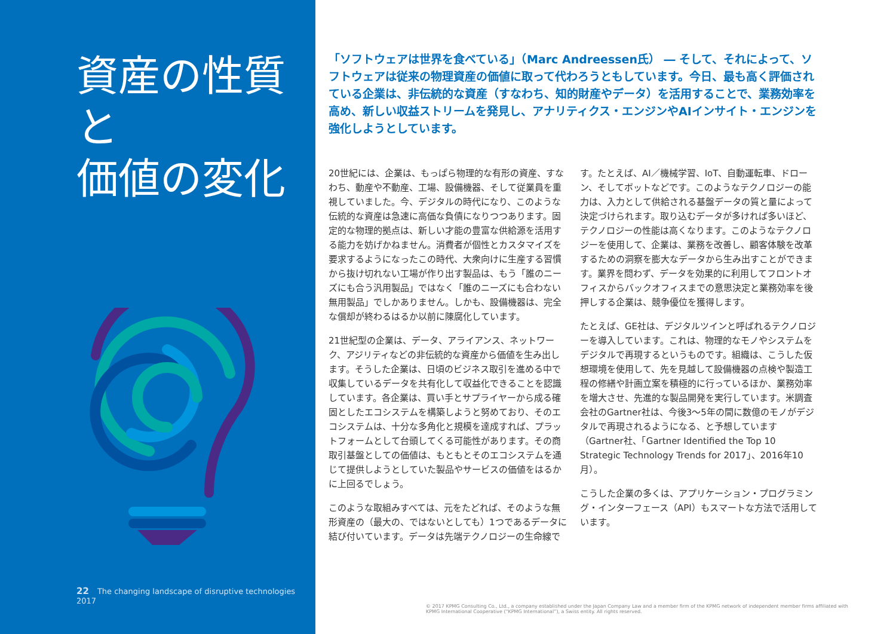資産の性質と
価値の変化
22 The changing landscape of disruptive technologies 2017
「ソフトウェアは世界を食べている」（Marc Andreessen氏） ― そして、それによって、ソフトウェアは従来の物理資産の価値に取って代わろうともしています。今日、最も高く評価されている企業は、非伝統的な資産（すなわち、知的財産やデータ）を活用することで、業務効率を高め、新しい収益ストリームを発見し、アナリティクス・エンジンやAIインサイト・エンジンを強化しようとしています。
20世紀には、企業は、もっぱら物理的な有形の資産、すなわち、動産や不動産、工場、設備機器、そして従業員を重視していました。今、デジタルの時代になり、このような伝統的な資産は急速に高価な負債になりつつあります。固定的な物理的拠点は、新しい才能の豊富な供給源を活用する能力を妨げかねません。消費者が個性とカスタマイズを要求するようになったこの時代、大衆向けに生産する習慣から抜け切れない工場が作り出す製品は、もう「誰のニーズにも合う汎用製品」ではなく「誰のニーズにも合わない無用製品」でしかありません。しかも、設備機器は、完全な償却が終わるはるか以前に陳腐化しています。
21世紀型の企業は、データ、アライアンス、ネットワーク、アジリティなどの非伝統的な資産から価値を生み出します。そうした企業は、日頃のビジネス取引を進める中で収集しているデータを共有化して収益化できることを認識しています。各企業は、買い手とサプライヤーから成る確固としたエコシステムを構築しようと努めており、そのエコシステムは、十分な多角化と規模を達成すれば、プラットフォームとして台頭してくる可能性があります。その商取引基盤としての価値は、もともとそのエコシステムを通じて提供しようとしていた製品やサービスの価値をはるかに上回るでしょう。
このような取組みすべては、元をたどれば、そのような無形資産の（最大の、ではないとしても）1つであるデータに結び付いています。データは先端テクノロジーの生命線です。たとえば、AI／機械学習、IoT、自動運転車、ドローン、そしてボットなどです。このようなテクノロジーの能力は、入力として供給される基盤データの質と量によって決定づけられます。取り込むデータが多ければ多いほど、テクノロジーの性能は高くなります。このようなテクノロジーを使用して、企業は、業務を改善し、顧客体験を改革するための洞察を膨大なデータから生み出すことができます。業界を問わず、データを効果的に利用してフロントオフィスからバックオフィスまでの意思決定と業務効率を後押しする企業は、競争優位を獲得します。
たとえば、GE社は、デジタルツインと呼ばれるテクノロジーを導入しています。これは、物理的なモノやシステムをデジタルで再現するというものです。組織は、こうした仮想環境を使用して、先を見越して設備機器の点検や製造工程の修繕や計画立案を積極的に行っているほか、業務効率を増大させ、先進的な製品開発を実行しています。米調査会社のGartner社は、今後3～5年の間に数億のモノがデジタルで再現されるようになる、と予想しています（Gartner社、「Gartner Identified the Top 10 Strategic Technology Trends for 2017」、2016年10月）。
こうした企業の多くは、アプリケーション・プログラミング・インターフェース（API）もスマートな方法で活用しています。
© 2017 KPMG Consulting Co., Ltd., a company established under the Japan Company Law and a member firm of the KPMG network of independent member firms affiliated with KPMG International Cooperative (“KPMG International”), a Swiss entity. All rights reserved.